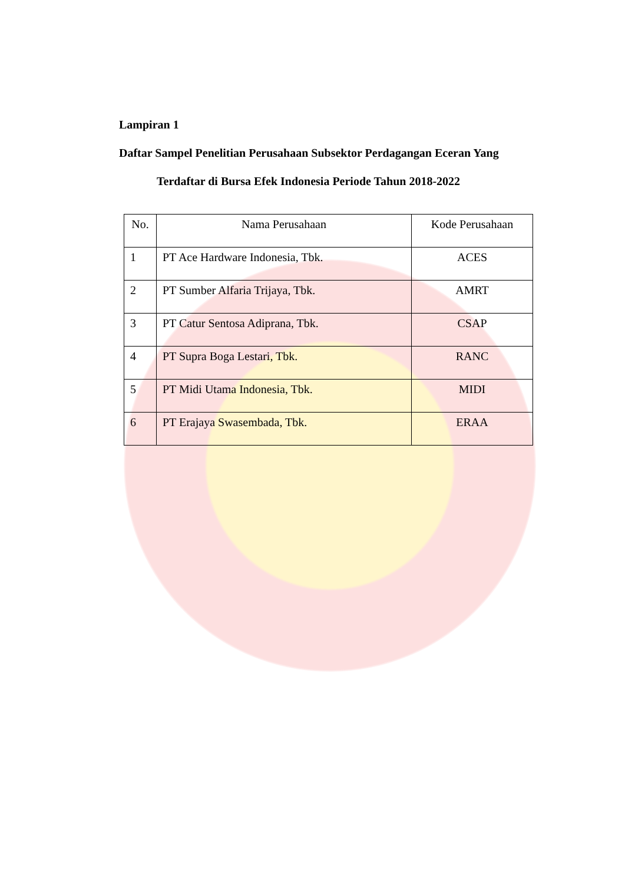Lampiran 1
Daftar Sampel Penelitian Perusahaan Subsektor Perdagangan Eceran Yang
Terdaftar di Bursa Efek Indonesia Periode Tahun 2018-2022
| No. | Nama Perusahaan | Kode Perusahaan |
| --- | --- | --- |
| 1 | PT Ace Hardware Indonesia, Tbk. | ACES |
| 2 | PT Sumber Alfaria Trijaya, Tbk. | AMRT |
| 3 | PT Catur Sentosa Adiprana, Tbk. | CSAP |
| 4 | PT Supra Boga Lestari, Tbk. | RANC |
| 5 | PT Midi Utama Indonesia, Tbk. | MIDI |
| 6 | PT Erajaya Swasembada, Tbk. | ERAA |